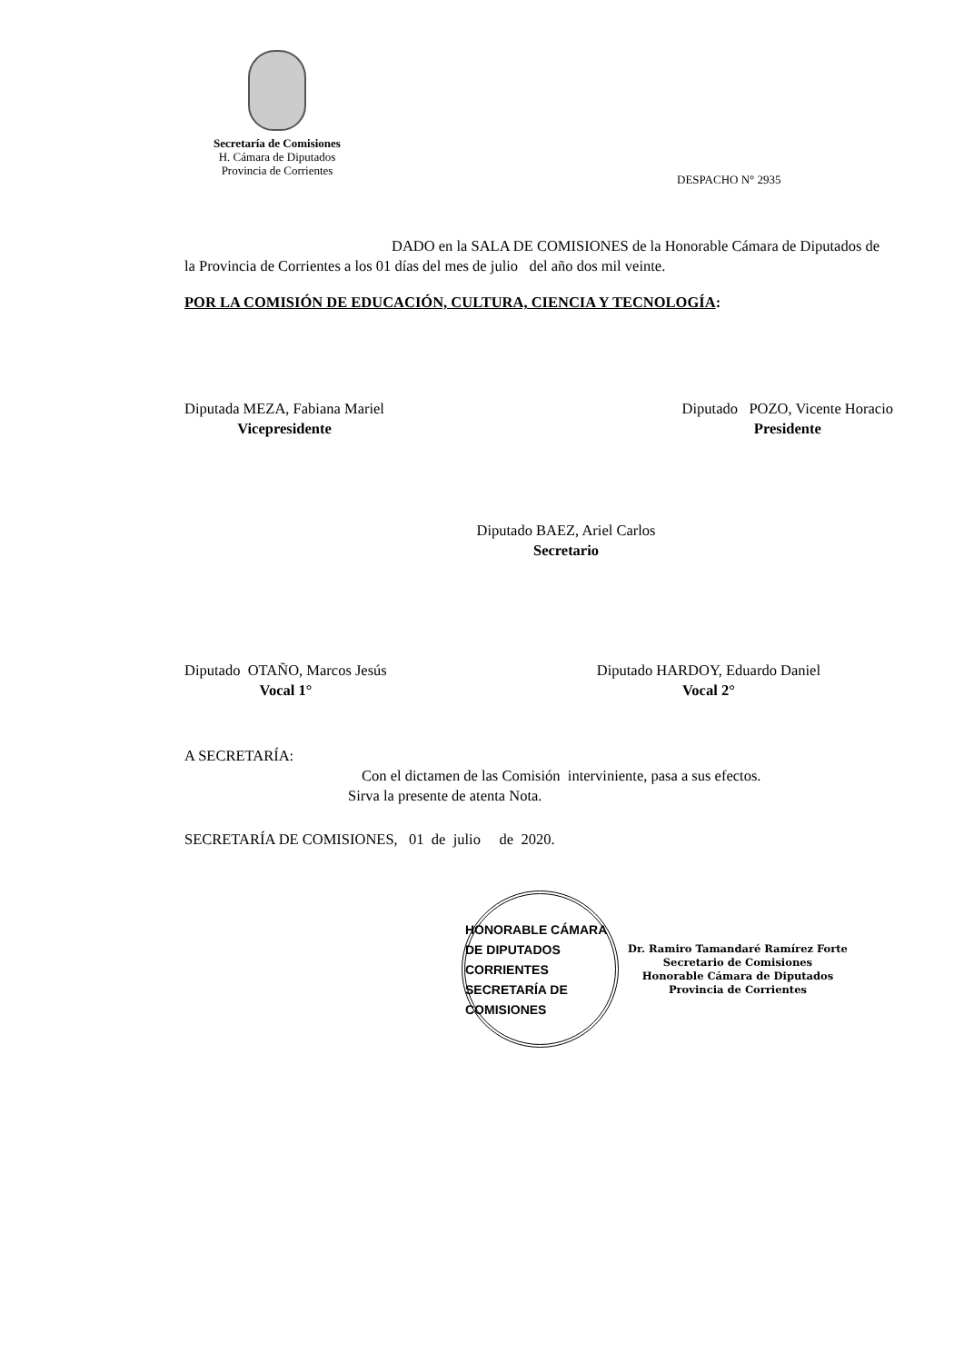Secretaría de Comisiones
H. Cámara de Diputados
Provincia de Corrientes
DESPACHO N° 2935
DADO en la SALA DE COMISIONES de la Honorable Cámara de Diputados de la Provincia de Corrientes a los 01 días del mes de julio del año dos mil veinte.
POR LA COMISIÓN DE EDUCACIÓN, CULTURA, CIENCIA Y TECNOLOGÍA:
Diputada MEZA, Fabiana Mariel
Vicepresidente
Diputado POZO, Vicente Horacio
Presidente
Diputado BAEZ, Ariel Carlos
Secretario
Diputado OTAÑO, Marcos Jesús
Vocal 1°
Diputado HARDOY, Eduardo Daniel
Vocal 2°
A SECRETARÍA:
Con el dictamen de las Comisión interviniente, pasa a sus efectos.
Sirva la presente de atenta Nota.
SECRETARÍA DE COMISIONES, 01 de julio de 2020.
HONORABLE CÁMARA DE DIPUTADOS
CORRIENTES
SECRETARÍA DE COMISIONES
Dr. Ramiro Tamandaré Ramírez Forte
Secretario de Comisiones
Honorable Cámara de Diputados
Provincia de Corrientes